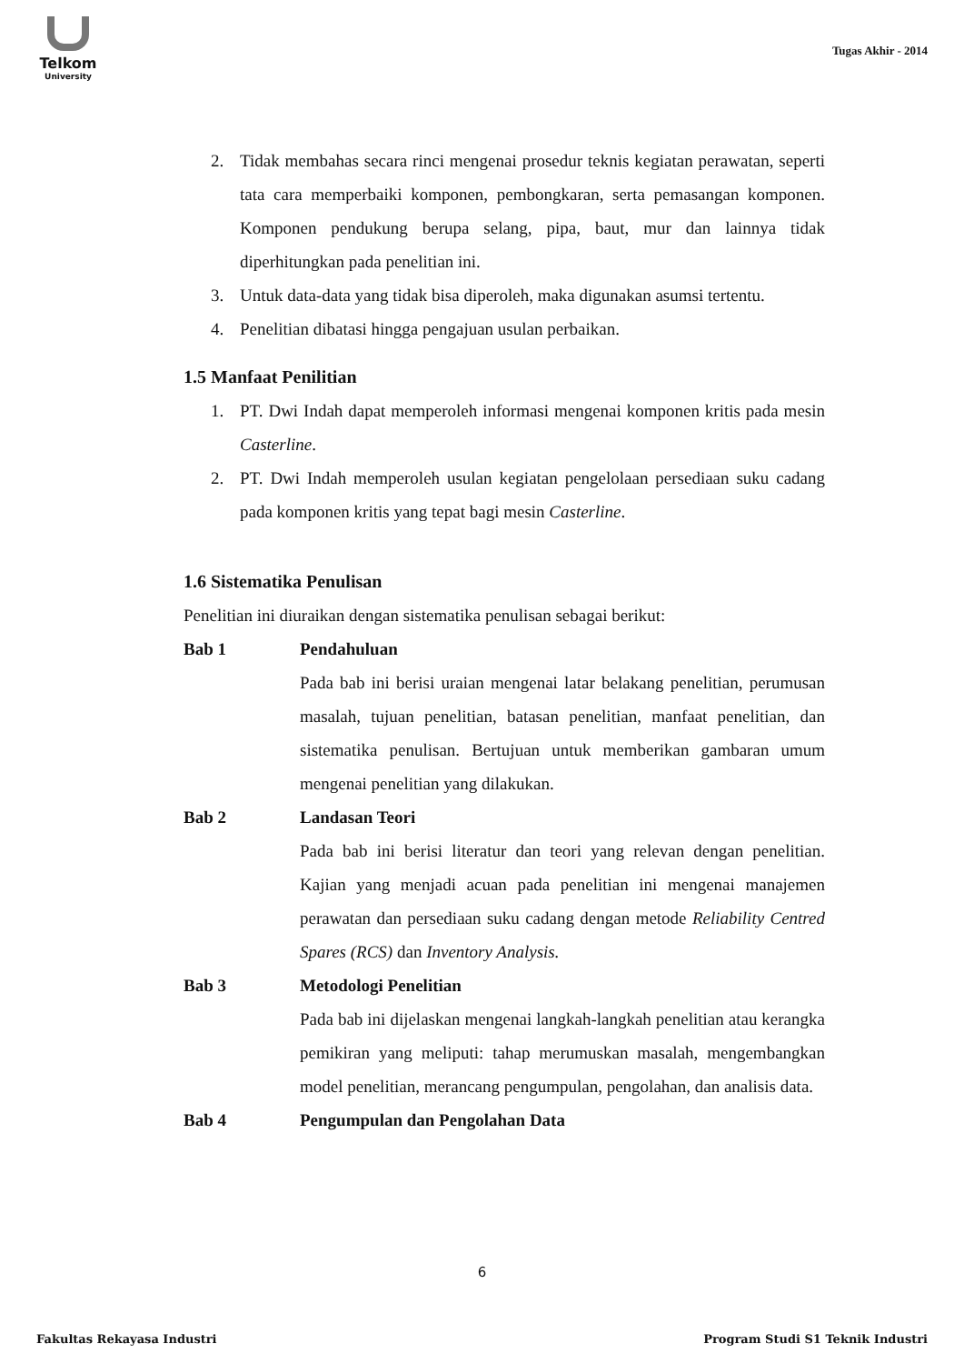Telkom
University
Tugas Akhir - 2014
2. Tidak membahas secara rinci mengenai prosedur teknis kegiatan perawatan, seperti tata cara memperbaiki komponen, pembongkaran, serta pemasangan komponen. Komponen pendukung berupa selang, pipa, baut, mur dan lainnya tidak diperhitungkan pada penelitian ini.
3. Untuk data-data yang tidak bisa diperoleh, maka digunakan asumsi tertentu.
4. Penelitian dibatasi hingga pengajuan usulan perbaikan.
1.5 Manfaat Penilitian
1. PT. Dwi Indah dapat memperoleh informasi mengenai komponen kritis pada mesin Casterline.
2. PT. Dwi Indah memperoleh usulan kegiatan pengelolaan persediaan suku cadang pada komponen kritis yang tepat bagi mesin Casterline.
1.6 Sistematika Penulisan
Penelitian ini diuraikan dengan sistematika penulisan sebagai berikut:
Bab 1 Pendahuluan
Pada bab ini berisi uraian mengenai latar belakang penelitian, perumusan masalah, tujuan penelitian, batasan penelitian, manfaat penelitian, dan sistematika penulisan. Bertujuan untuk memberikan gambaran umum mengenai penelitian yang dilakukan.
Bab 2 Landasan Teori
Pada bab ini berisi literatur dan teori yang relevan dengan penelitian. Kajian yang menjadi acuan pada penelitian ini mengenai manajemen perawatan dan persediaan suku cadang dengan metode Reliability Centred Spares (RCS) dan Inventory Analysis.
Bab 3 Metodologi Penelitian
Pada bab ini dijelaskan mengenai langkah-langkah penelitian atau kerangka pemikiran yang meliputi: tahap merumuskan masalah, mengembangkan model penelitian, merancang pengumpulan, pengolahan, dan analisis data.
Bab 4 Pengumpulan dan Pengolahan Data
6
Fakultas Rekayasa Industri Program Studi S1 Teknik Industri